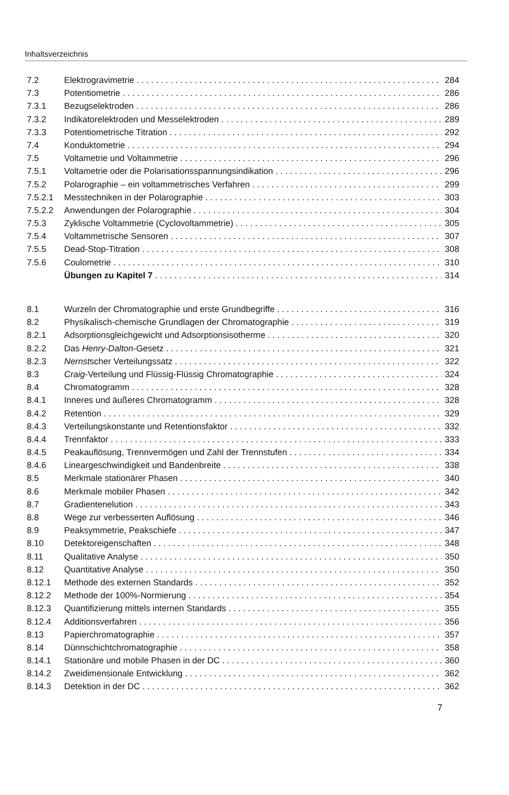Inhaltsverzeichnis
7.2 Elektrogravimetrie 284
7.3 Potentiometrie 286
7.3.1 Bezugselektroden 286
7.3.2 Indikatorelektroden und Messelektroden 289
7.3.3 Potentiometrische Titration 292
7.4 Konduktometrie 294
7.5 Voltametrie und Voltammetrie 296
7.5.1 Voltametrie oder die Polarisationsspannungsindikation 296
7.5.2 Polarographie – ein voltammetrisches Verfahren 299
7.5.2.1 Messtechniken in der Polarographie 303
7.5.2.2 Anwendungen der Polarographie 304
7.5.3 Zyklische Voltammetrie (Cyclovoltammetrie) 305
7.5.4 Voltammetrische Sensoren 307
7.5.5 Dead-Stop-Titration 308
7.5.6 Coulometrie 310
Übungen zu Kapitel 7 314
8.1 Wurzeln der Chromatographie und erste Grundbegriffe 316
8.2 Physikalisch-chemische Grundlagen der Chromatographie 319
8.2.1 Adsorptionsgleichgewicht und Adsorptionsisotherme 320
8.2.2 Das Henry-Dalton-Gesetz 321
8.2.3 Nernstscher Verteilungssatz 322
8.3 Craig-Verteilung und Flüssig-Flüssig Chromatographie 324
8.4 Chromatogramm 328
8.4.1 Inneres und äußeres Chromatogramm 328
8.4.2 Retention 329
8.4.3 Verteilungskonstante und Retentionsfaktor 332
8.4.4 Trennfaktor 333
8.4.5 Peakauflösung, Trennvermögen und Zahl der Trennstufen 334
8.4.6 Lineargeschwindigkeit und Bandenbreite 338
8.5 Merkmale stationärer Phasen 340
8.6 Merkmale mobiler Phasen 342
8.7 Gradientenelution 343
8.8 Wege zur verbesserten Auflösung 346
8.9 Peaksymmetrie, Peakschiefe 347
8.10 Detektoreigenschaften 348
8.11 Qualitative Analyse 350
8.12 Quantitative Analyse 350
8.12.1 Methode des externen Standards 352
8.12.2 Methode der 100%-Normierung 354
8.12.3 Quantifizierung mittels internen Standards 355
8.12.4 Additionsverfahren 356
8.13 Papierchromatographie 357
8.14 Dünnschichtchromatographie 358
8.14.1 Stationäre und mobile Phasen in der DC 360
8.14.2 Zweidimensionale Entwicklung 362
8.14.3 Detektion in der DC 362
7